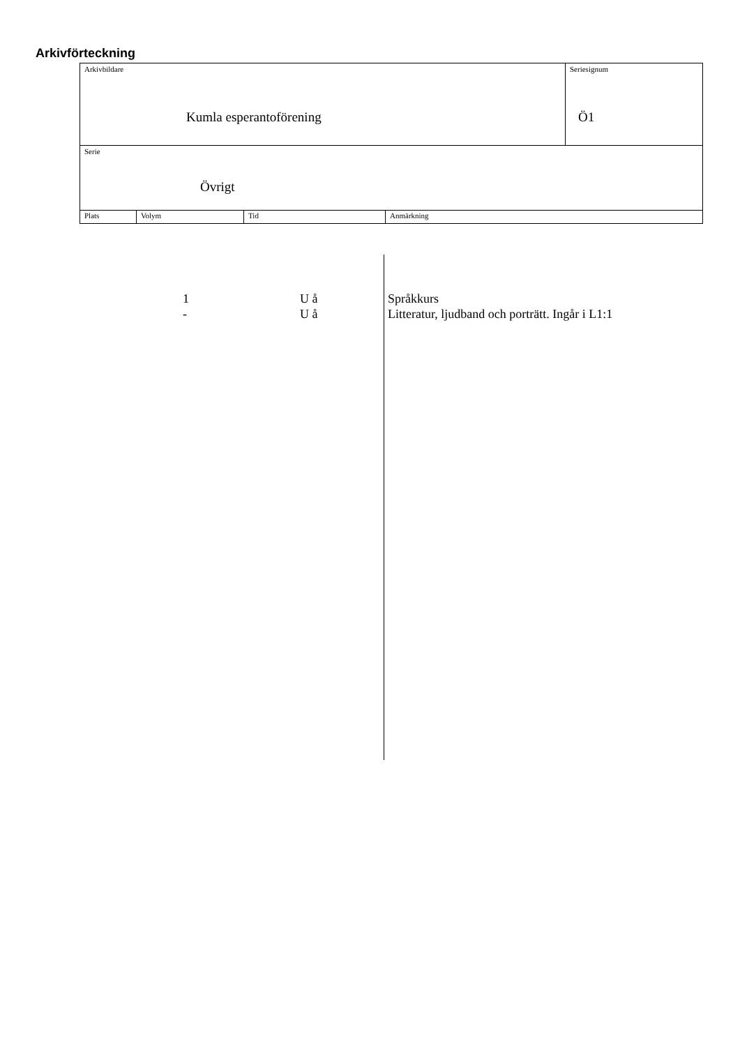Arkivförteckning
Arkivbildare
Kumla esperantoförening
Seriesignum
Ö1
Serie
Övrigt
Plats Volym Tid Anmärkning
1 U å Språkkurs
- U å Litteratur, ljudband och porträtt. Ingår i L1:1